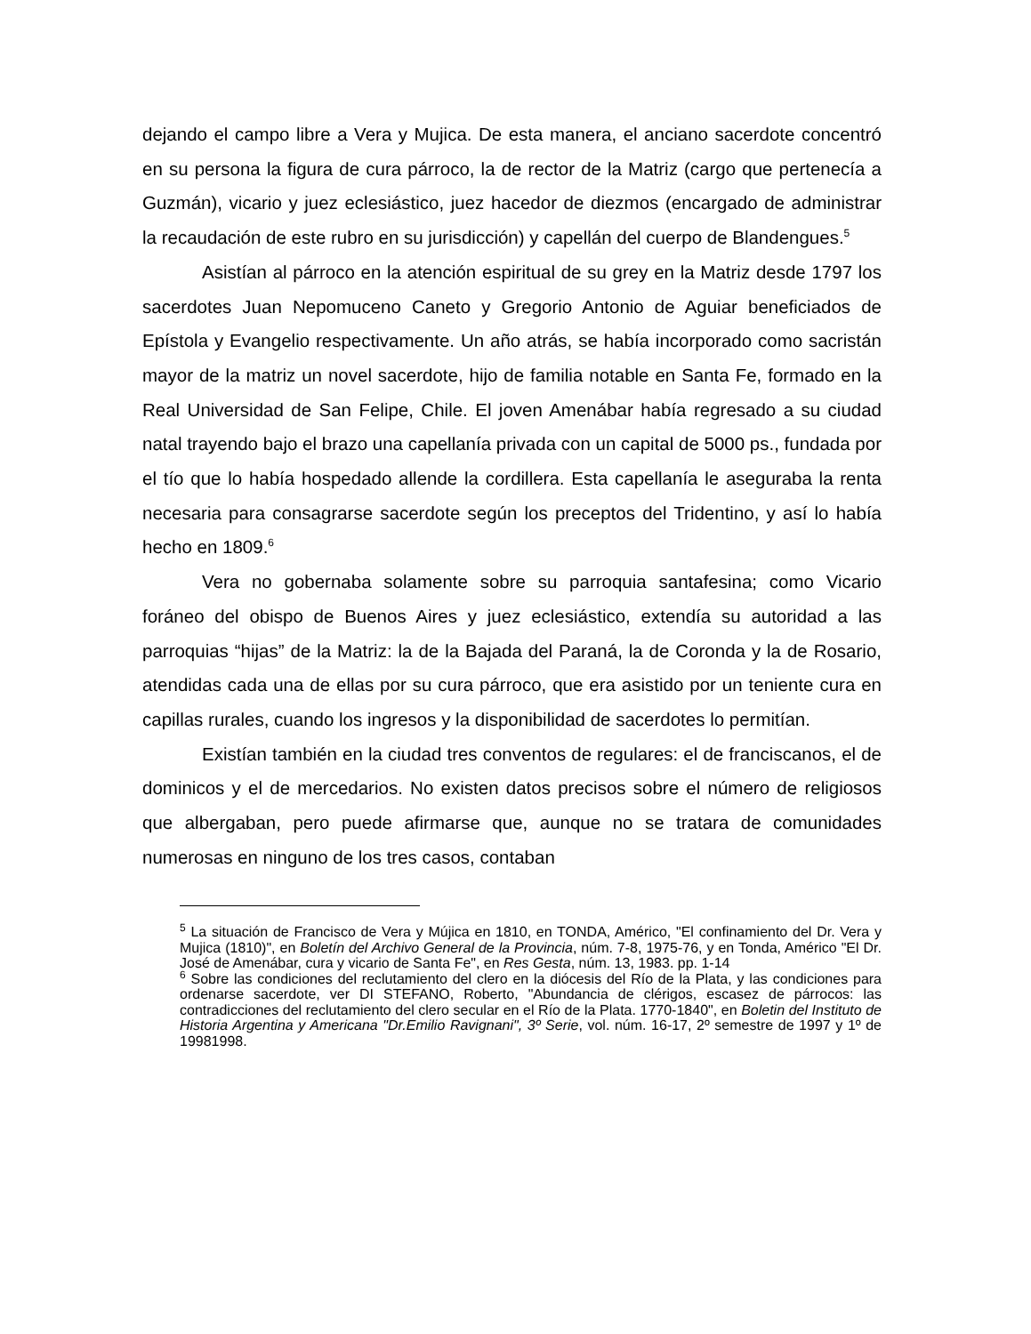dejando el campo libre a Vera y Mujica. De esta manera, el anciano sacerdote concentró en su persona la figura de cura párroco, la de rector de la Matriz (cargo que pertenecía a Guzmán), vicario y juez eclesiástico, juez hacedor de diezmos (encargado de administrar la recaudación de este rubro en su jurisdicción) y capellán del cuerpo de Blandengues.<sup>5</sup>
Asistían al párroco en la atención espiritual de su grey en la Matriz desde 1797 los sacerdotes Juan Nepomuceno Caneto y Gregorio Antonio de Aguiar beneficiados de Epístola y Evangelio respectivamente. Un año atrás, se había incorporado como sacristán mayor de la matriz un novel sacerdote, hijo de familia notable en Santa Fe, formado en la Real Universidad de San Felipe, Chile. El joven Amenábar había regresado a su ciudad natal trayendo bajo el brazo una capellanía privada con un capital de 5000 ps., fundada por el tío que lo había hospedado allende la cordillera. Esta capellanía le aseguraba la renta necesaria para consagrarse sacerdote según los preceptos del Tridentino, y así lo había hecho en 1809.<sup>6</sup>
Vera no gobernaba solamente sobre su parroquia santafesina; como Vicario foráneo del obispo de Buenos Aires y juez eclesiástico, extendía su autoridad a las parroquias “hijas” de la Matriz: la de la Bajada del Paraná, la de Coronda y la de Rosario, atendidas cada una de ellas por su cura párroco, que era asistido por un teniente cura en capillas rurales, cuando los ingresos y la disponibilidad de sacerdotes lo permitían.
Existían también en la ciudad tres conventos de regulares: el de franciscanos, el de dominicos y el de mercedarios. No existen datos precisos sobre el número de religiosos que albergaban, pero puede afirmarse que, aunque no se tratara de comunidades numerosas en ninguno de los tres casos, contaban
<sup>5</sup> La situación de Francisco de Vera y Mújica en 1810, en TONDA, Américo, "El confinamiento del Dr. Vera y Mujica (1810)", en Boletín del Archivo General de la Provincia, núm. 7-8, 1975-76, y en Tonda, Américo "El Dr. José de Amenábar, cura y vicario de Santa Fe", en Res Gesta, núm. 13, 1983. pp. 1-14
<sup>6</sup> Sobre las condiciones del reclutamiento del clero en la diócesis del Río de la Plata, y las condiciones para ordenarse sacerdote, ver DI STEFANO, Roberto, "Abundancia de clérigos, escasez de párrocos: las contradicciones del reclutamiento del clero secular en el Río de la Plata. 1770-1840", en Boletin del Instituto de Historia Argentina y Americana "Dr.Emilio Ravignani", 3º Serie, vol. núm. 16-17, 2º semestre de 1997 y 1º de 19981998.